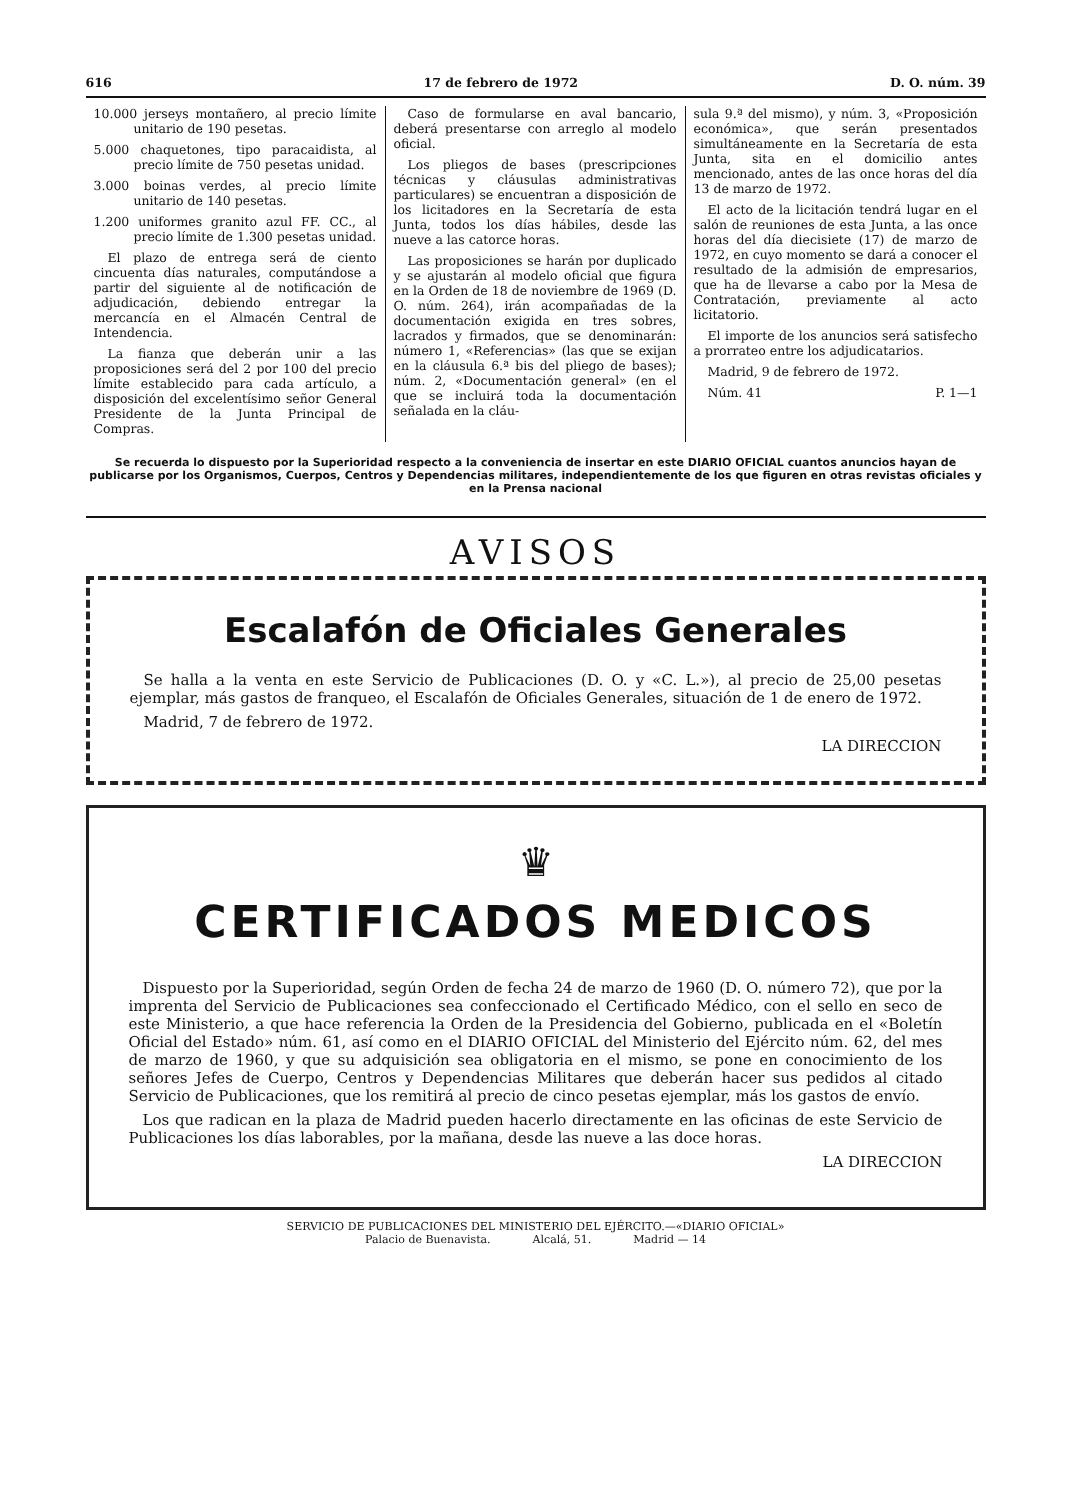616 17 de febrero de 1972 D. O. núm. 39
10.000 jerseys montañero, al precio límite unitario de 190 pesetas.
5.000 chaquetones, tipo paracaidista, al precio límite de 750 pesetas unidad.
3.000 boinas verdes, al precio límite unitario de 140 pesetas.
1.200 uniformes granito azul FF. CC., al precio límite de 1.300 pesetas unidad.
El plazo de entrega será de ciento cincuenta días naturales, computándose a partir del siguiente al de notificación de adjudicación, debiendo entregar la mercancía en el Almacén Central de Intendencia.
La fianza que deberán unir a las proposiciones será del 2 por 100 del precio límite establecido para cada artículo, a disposición del excelentísimo señor General Presidente de la Junta Principal de Compras.
Caso de formularse en aval bancario, deberá presentarse con arreglo al modelo oficial.
Los pliegos de bases (prescripciones técnicas y cláusulas administrativas particulares) se encuentran a disposición de los licitadores en la Secretaría de esta Junta, todos los días hábiles, desde las nueve a las catorce horas.
Las proposiciones se harán por duplicado y se ajustarán al modelo oficial que figura en la Orden de 18 de noviembre de 1969 (D. O. núm. 264), irán acompañadas de la documentación exigida en tres sobres, lacrados y firmados, que se denominarán: número 1, «Referencias» (las que se exijan en la cláusula 6.ª bis del pliego de bases); núm. 2, «Documentación general» (en el que se incluirá toda la documentación señalada en la cláu-
sula 9.ª del mismo), y núm. 3, «Proposición económica», que serán presentados simultáneamente en la Secretaría de esta Junta, sita en el domicilio antes mencionado, antes de las once horas del día 13 de marzo de 1972.
El acto de la licitación tendrá lugar en el salón de reuniones de esta Junta, a las once horas del día diecisiete (17) de marzo de 1972, en cuyo momento se dará a conocer el resultado de la admisión de empresarios, que ha de llevarse a cabo por la Mesa de Contratación, previamente al acto licitatorio.
El importe de los anuncios será satisfecho a prorrateo entre los adjudicatarios.
Madrid, 9 de febrero de 1972.
Núm. 41 P. 1—1
Se recuerda lo dispuesto por la Superioridad respecto a la conveniencia de insertar en este DIARIO OFICIAL cuantos anuncios hayan de publicarse por los Organismos, Cuerpos, Centros y Dependencias militares, independientemente de los que figuren en otras revistas oficiales y en la Prensa nacional
AVISOS
Escalafón de Oficiales Generales
Se halla a la venta en este Servicio de Publicaciones (D. O. y «C. L.»), al precio de 25,00 pesetas ejemplar, más gastos de franqueo, el Escalafón de Oficiales Generales, situación de 1 de enero de 1972.
Madrid, 7 de febrero de 1972.
LA DIRECCION
♛
CERTIFICADOS MEDICOS
Dispuesto por la Superioridad, según Orden de fecha 24 de marzo de 1960 (D. O. número 72), que por la imprenta del Servicio de Publicaciones sea confeccionado el Certificado Médico, con el sello en seco de este Ministerio, a que hace referencia la Orden de la Presidencia del Gobierno, publicada en el «Boletín Oficial del Estado» núm. 61, así como en el DIARIO OFICIAL del Ministerio del Ejército núm. 62, del mes de marzo de 1960, y que su adquisición sea obligatoria en el mismo, se pone en conocimiento de los señores Jefes de Cuerpo, Centros y Dependencias Militares que deberán hacer sus pedidos al citado Servicio de Publicaciones, que los remitirá al precio de cinco pesetas ejemplar, más los gastos de envío.
Los que radican en la plaza de Madrid pueden hacerlo directamente en las oficinas de este Servicio de Publicaciones los días laborables, por la mañana, desde las nueve a las doce horas.
LA DIRECCION
SERVICIO DE PUBLICACIONES DEL MINISTERIO DEL EJÉRCITO.—«DIARIO OFICIAL»
Palacio de Buenavista. Alcalá, 51. Madrid — 14